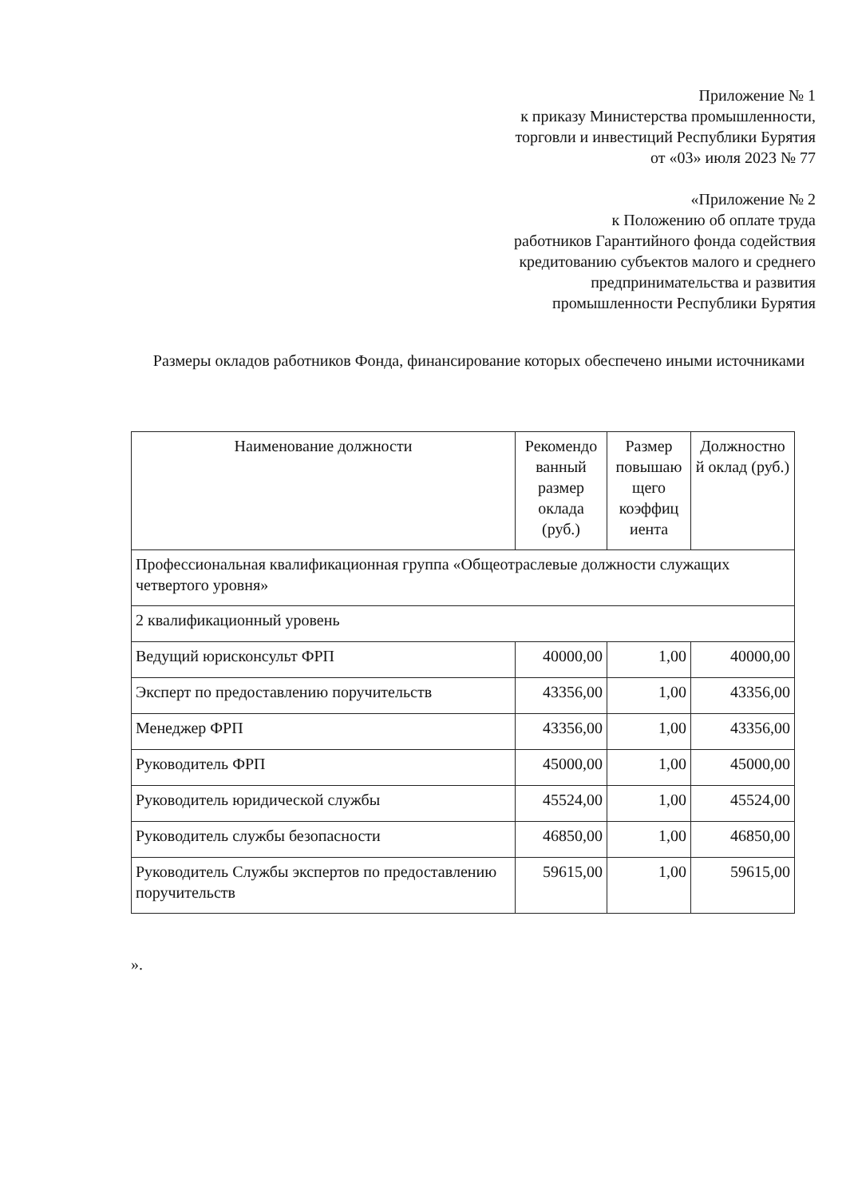Приложение № 1
к приказу Министерства промышленности,
торговли и инвестиций Республики Бурятия
от «03» июля 2023 № 77
«Приложение № 2
к Положению об оплате труда
работников Гарантийного фонда содействия
кредитованию субъектов малого и среднего
предпринимательства и развития
промышленности Республики Бурятия
Размеры окладов работников Фонда, финансирование которых обеспечено иными источниками
| Наименование должности | Рекомендо ванный размер оклада (руб.) | Размер повышаю щего коэффиц иента | Должностно й оклад (руб.) |
| --- | --- | --- | --- |
| Профессиональная квалификационная группа «Общеотраслевые должности служащих четвертого уровня» | | | |
| 2 квалификационный уровень | | | |
| Ведущий юрисконсульт ФРП | 40000,00 | 1,00 | 40000,00 |
| Эксперт по предоставлению поручительств | 43356,00 | 1,00 | 43356,00 |
| Менеджер ФРП | 43356,00 | 1,00 | 43356,00 |
| Руководитель ФРП | 45000,00 | 1,00 | 45000,00 |
| Руководитель юридической службы | 45524,00 | 1,00 | 45524,00 |
| Руководитель службы безопасности | 46850,00 | 1,00 | 46850,00 |
| Руководитель Службы экспертов по предоставлению поручительств | 59615,00 | 1,00 | 59615,00 |
».